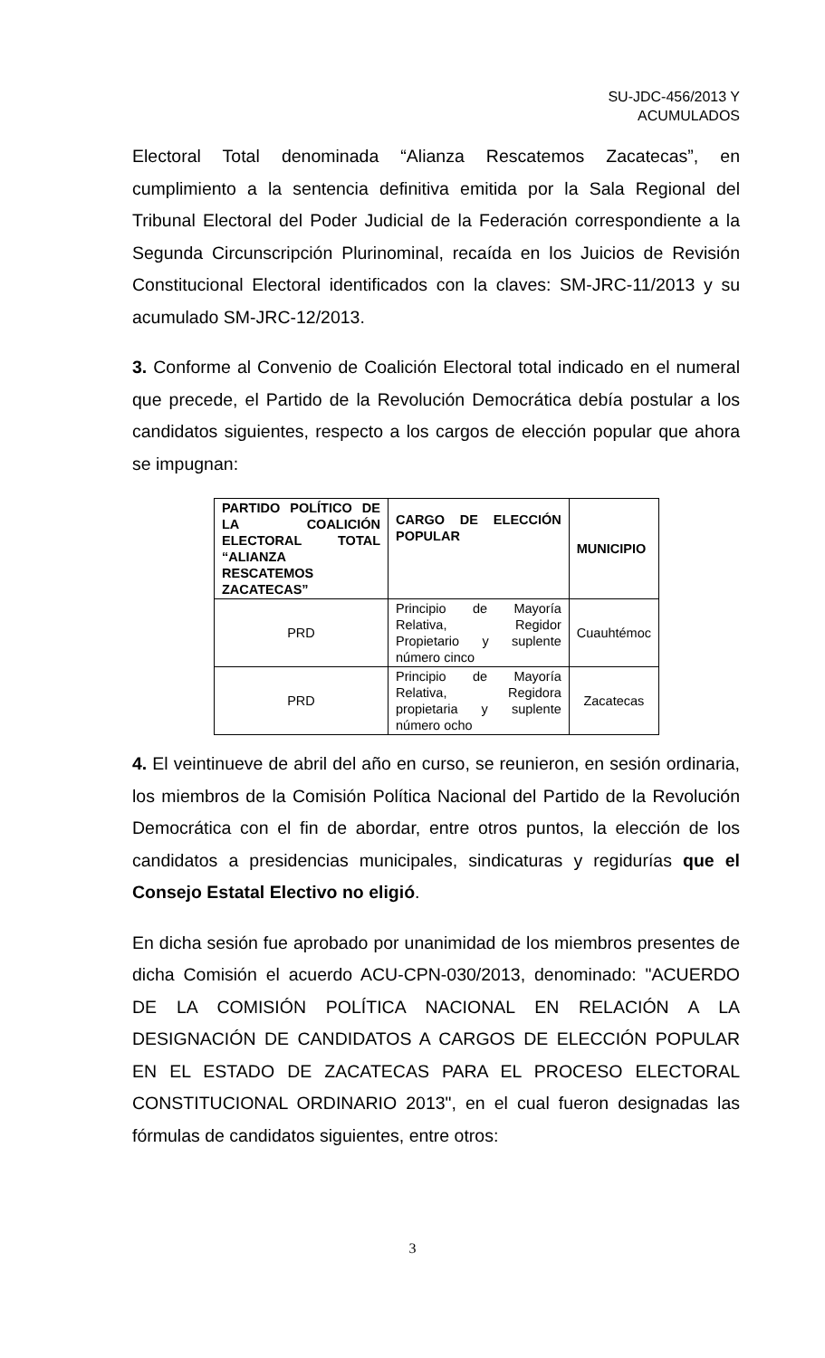SU-JDC-456/2013 Y
ACUMULADOS
Electoral Total denominada “Alianza Rescatemos Zacatecas”, en cumplimiento a la sentencia definitiva emitida por la Sala Regional del Tribunal Electoral del Poder Judicial de la Federación correspondiente a la Segunda Circunscripción Plurinominal, recaída en los Juicios de Revisión Constitucional Electoral identificados con la claves: SM-JRC-11/2013 y su acumulado SM-JRC-12/2013.
3. Conforme al Convenio de Coalición Electoral total indicado en el numeral que precede, el Partido de la Revolución Democrática debía postular a los candidatos siguientes, respecto a los cargos de elección popular que ahora se impugnan:
| PARTIDO POLÍTICO DE LA COALICIÓN ELECTORAL TOTAL “ALIANZA RESCATEMOS ZACATECAS” | CARGO DE ELECCIÓN POPULAR | MUNICIPIO |
| --- | --- | --- |
| PRD | Principio de Mayoría Relativa, Regidor Propietario y suplente número cinco | Cuauhtémoc |
| PRD | Principio de Mayoría Relativa, Regidora propietaria y suplente número ocho | Zacatecas |
4. El veintinueve de abril del año en curso, se reunieron, en sesión ordinaria, los miembros de la Comisión Política Nacional del Partido de la Revolución Democrática con el fin de abordar, entre otros puntos, la elección de los candidatos a presidencias municipales, sindicaturas y regidurías que el Consejo Estatal Electivo no eligió.
En dicha sesión fue aprobado por unanimidad de los miembros presentes de dicha Comisión el acuerdo ACU-CPN-030/2013, denominado: "ACUERDO DE LA COMISIÓN POLÍTICA NACIONAL EN RELACIÓN A LA DESIGNACIÓN DE CANDIDATOS A CARGOS DE ELECCIÓN POPULAR EN EL ESTADO DE ZACATECAS PARA EL PROCESO ELECTORAL CONSTITUCIONAL ORDINARIO 2013", en el cual fueron designadas las fórmulas de candidatos siguientes, entre otros:
3